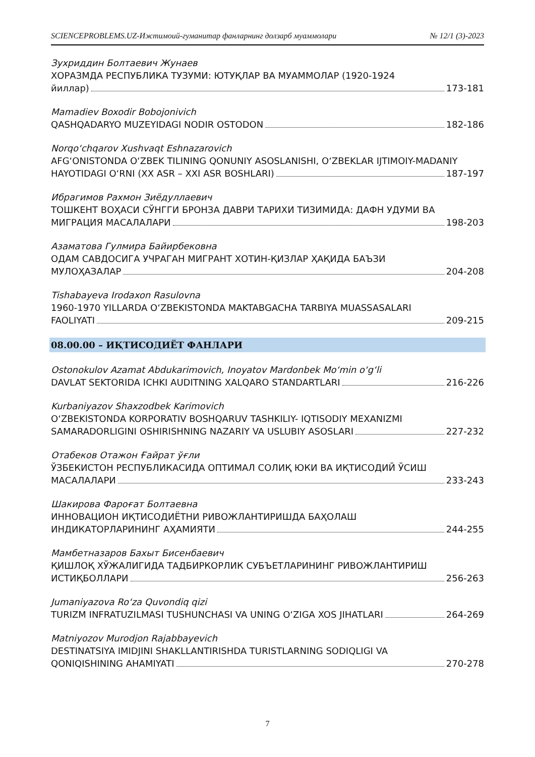SCIENCEPROBLEMS.UZ-Ижтимоий-гуманитар фанларнинг долзарб муаммолари № 12/1 (3)-2023
Зухриддин Болтаевич Жунаев
ХОРАЗМДА РЕСПУБЛИКА ТУЗУМИ: ЮТУҚЛАР ВА МУАММОЛАР (1920-1924
йиллар) 173-181
Mamadiev Boxodir Bobojonivich
QASHQADARYO MUZEYIDAGI NODIR OSTODON 182-186
Norqo‘chqarov Xushvaqt Eshnazarovich
AFG‘ONISTONDA O‘ZBEK TILINING QONUNIY ASOSLANISHI, O‘ZBEKLAR IJTIMOIY-MADANIY
HAYOTIDAGI O‘RNI (XX ASR – XXI ASR BOSHLARI) 187-197
Ибрагимов Рахмон Зиёдуллаевич
ТОШКЕНТ ВОҲАСИ СЎНГГИ БРОНЗА ДАВРИ ТАРИХИ ТИЗИМИДА: ДАФН УДУМИ ВА
МИГРАЦИЯ МАСАЛАЛАРИ 198-203
Азаматова Гулмира Байирбековна
ОДАМ САВДОСИГА УЧРАГАН МИГРАНТ ХОТИН-ҚИЗЛАР ҲАҚИДА БАЪЗИ
МУЛОҲАЗАЛАР 204-208
Tishabayeva Irodaxon Rasulovna
1960-1970 YILLARDA O‘ZBEKISTONDA MAKTABGACHA TARBIYA MUASSASALARI
FAOLIYATI 209-215
08.00.00 – ИҚТИСОДИЁТ ФАНЛАРИ
Ostonokulov Azamat Abdukarimovich, Inoyatov Mardonbek Mo‘min o‘g‘li
DAVLAT SEKTORIDA ICHKI AUDITNING XALQARO STANDARTLARI 216-226
Kurbaniyazov Shaxzodbek Karimovich
O‘ZBEKISTONDA KORPORATIV BOSHQARUV TASHKILIY- IQTISODIY MEXANIZMI
SAMARADORLIGINI OSHIRISHNING NAZARIY VA USLUBIY ASOSLARI 227-232
Отабеков Отажон Ғайрат ўғли
ЎЗБЕКИСТОН РЕСПУБЛИКАСИДА ОПТИМАЛ СОЛИҚ ЮКИ ВА ИҚТИСОДИЙ ЎСИШ
МАСАЛАЛАРИ 233-243
Шакирова Фароғат Болтаевна
ИННОВАЦИОН ИҚТИСОДИЁТНИ РИВОЖЛАНТИРИШДА БАҲОЛАШ
ИНДИКАТОРЛАРИНИНГ АҲАМИЯТИ 244-255
Мамбетназаров Бахыт Бисенбаевич
ҚИШЛОҚ ХЎЖАЛИГИДА ТАДБИРКОРЛИК СУБЪЕТЛАРИНИНГ РИВОЖЛАНТИРИШ
ИСТИҚБОЛЛАРИ 256-263
Jumaniyazova Ro‘za Quvondiq qizi
TURIZM INFRATUZILMASI TUSHUNCHASI VA UNING O‘ZIGA XOS JIHATLARI 264-269
Matniyozov Murodjon Rajabbayevich
DESTINATSIYA IMIDJINI SHAKLLANTIRISHDA TURISTLARNING SODIQLIGI VA
QONIQISHINING AHAMIYATI 270-278
7